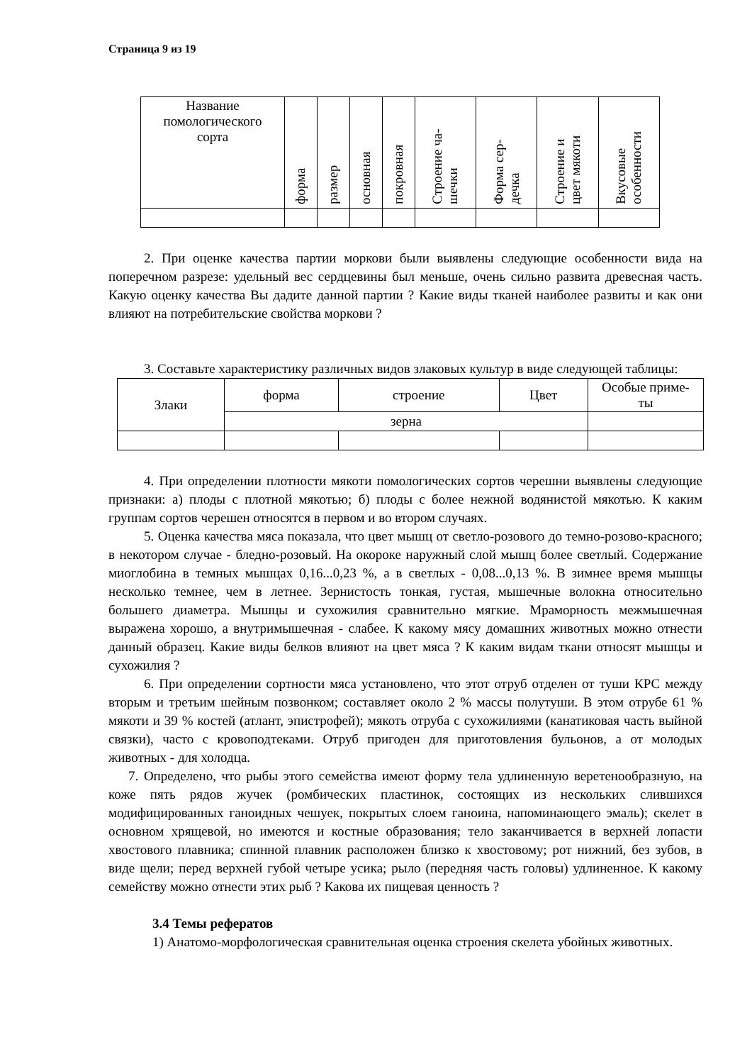Страница 9 из 19
| Название помологического сорта | форма | размер | основная | покровная | Строение ча- шечки | Форма сер- дечка | Строение и цвет мякоти | Вкусовые особенности |
| --- | --- | --- | --- | --- | --- | --- | --- | --- |
2. При оценке качества партии моркови были выявлены следующие особенности вида на поперечном разрезе: удельный вес сердцевины был меньше, очень сильно развита древесная часть. Какую оценку качества Вы дадите данной партии ? Какие виды тканей наиболее развиты и как они влияют на потребительские свойства моркови ?
3. Составьте характеристику различных видов злаковых культур в виде следующей таблицы:
| Злаки | форма | строение | Цвет | Особые приме- ты |
| | зерна | | | |
4. При определении плотности мякоти помологических сортов черешни выявлены следующие признаки: а) плоды с плотной мякотью; б) плоды с более нежной водянистой мякотью. К каким группам сортов черешен относятся в первом и во втором случаях.
5. Оценка качества мяса показала, что цвет мышц от светло-розового до темно-розово-красного; в некотором случае - бледно-розовый. На окороке наружный слой мышц более светлый. Содержание миоглобина в темных мышцах 0,16...0,23 %, а в светлых - 0,08...0,13 %. В зимнее время мышцы несколько темнее, чем в летнее. Зернистость тонкая, густая, мышечные волокна относительно большего диаметра. Мышцы и сухожилия сравнительно мягкие. Мраморность межмышечная выражена хорошо, а внутримышечная - слабее. К какому мясу домашних животных можно отнести данный образец. Какие виды белков влияют на цвет мяса ? К каким видам ткани относят мышцы и сухожилия ?
6. При определении сортности мяса установлено, что этот отруб отделен от туши КРС между вторым и третьим шейным позвонком; составляет около 2 % массы полутуши. В этом отрубе 61 % мякоти и 39 % костей (атлант, эпистрофей); мякоть отруба с сухожилиями (канатиковая часть выйной связки), часто с кровоподтеками. Отруб пригоден для приготовления бульонов, а от молодых животных - для холодца.
7. Определено, что рыбы этого семейства имеют форму тела удлиненную веретенообразную, на коже пять рядов жучек (ромбических пластинок, состоящих из нескольких слившихся модифицированных ганоидных чешуек, покрытых слоем ганоина, напоминающего эмаль); скелет в основном хрящевой, но имеются и костные образования; тело заканчивается в верхней лопасти хвостового плавника; спинной плавник расположен близко к хвостовому; рот нижний, без зубов, в виде щели; перед верхней губой четыре усика; рыло (передняя часть головы) удлиненное. К какому семейству можно отнести этих рыб ? Какова их пищевая ценность ?
3.4 Темы рефератов
1) Анатомо-морфологическая сравнительная оценка строения скелета убойных животных.